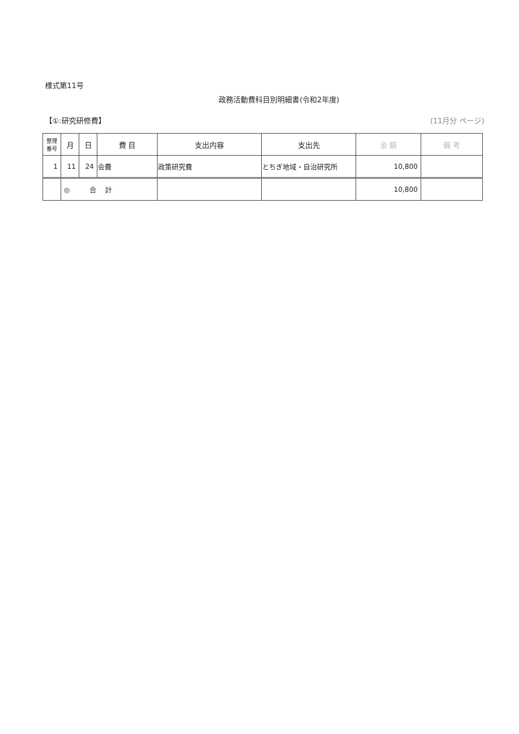様式第11号
政務活動費科目別明細書(令和2年度)
【①:研究研修費】 (11月分 ページ)
| 整理 番号 | 月 | 日 | 費 目 | 支出内容 | 支出先 | 金 額 | 備 考 |
| --- | --- | --- | --- | --- | --- | --- | --- |
| 1 | 11 | 24 | 会費 | 政策研究費 | とちぎ地域・自治研究所 | 10,800 | |
| | ◎ 合 計 | | | | | 10,800 | |